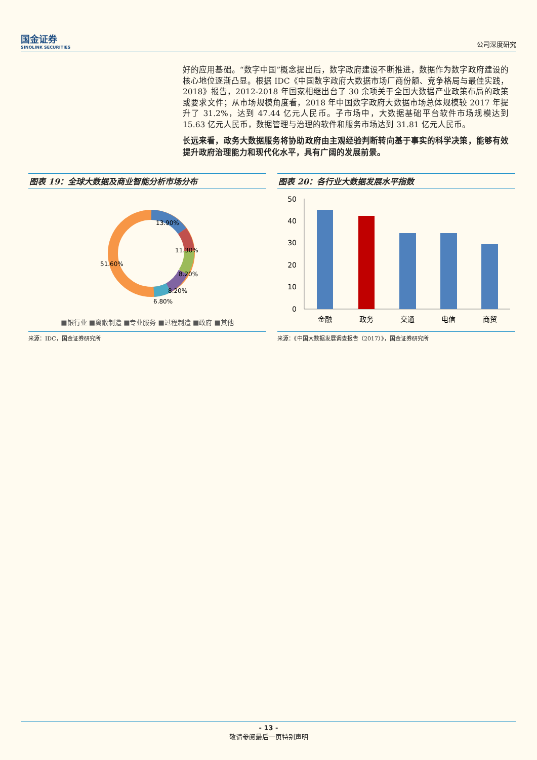国金证券
SINOLINK SECURITIES
公司深度研究
好的应用基础。“数字中国”概念提出后，数字政府建设不断推进，数据作为数字政府建设的核心地位逐渐凸显。根据 IDC《中国数字政府大数据市场厂商份额、竞争格局与最佳实践，2018》报告，2012-2018 年国家相继出台了 30 余项关于全国大数据产业政策布局的政策或要求文件；从市场规模角度看，2018 年中国数字政府大数据市场总体规模较 2017 年提升了 31.2%，达到 47.44 亿元人民币。子市场中，大数据基础平台软件市场规模达到 15.63 亿元人民币，数据管理与治理的软件和服务市场达到 31.81 亿元人民币。
长远来看，政务大数据服务将协助政府由主观经验判断转向基于事实的科学决策，能够有效提升政府治理能力和现代化水平，具有广阔的发展前景。
图表 19：全球大数据及商业智能分析市场分布
13.90%
11.30%
8.20%
8.20%
6.80%
51.60%
■银行业 ■离散制造 ■专业服务 ■过程制造 ■政府 ■其他
来源：IDC，国金证券研究所
图表 20：各行业大数据发展水平指数
50
40
30
20
10
0
金融
政务
交通
电信
商贸
来源：《中国大数据发展调查报告（2017）》，国金证券研究所
- 13 -
敬请参阅最后一页特别声明